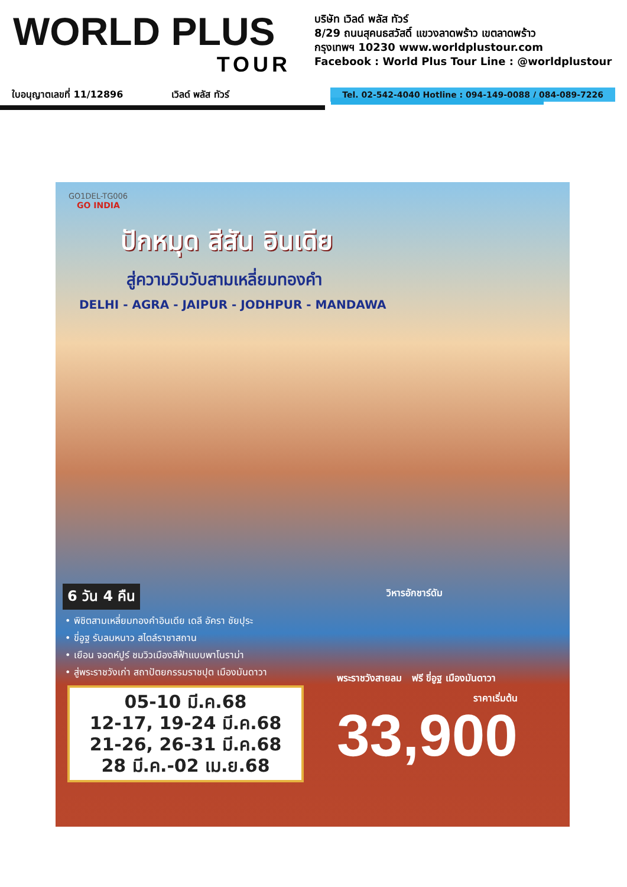WORLD PLUS
TOUR
บริษัท เวิลด์ พลัส ทัวร์
8/29 ถนนสุคนธสวัสดิ์ แขวงลาดพร้าว เขตลาดพร้าว
กรุงเทพฯ 10230 www.worldplustour.com
Facebook : World Plus Tour Line : @worldplustour
ใบอนุญาตเลขที่ 11/12896 เวิลด์ พลัส ทัวร์ Tel. 02-542-4040 Hotline : 094-149-0088 / 084-089-7226
GO1DEL-TG006
GO INDIA
ปักหมุด สีสัน อินเดีย
สู่ความวิบวับสามเหลี่ยมทองคำ
DELHI - AGRA - JAIPUR - JODHPUR - MANDAWA
6 วัน 4 คืน
วิหารอักชาร์ดัม
• พิชิตสามเหลี่ยมทองคำอินเดีย เดลี อัครา ชัยปุระ
• ขี่อูฐ รับลมหนาว สไตล์ราชาสถาน
• เยือน จอดห์ปูร์ ชมวิวเมืองสีฟ้าแบบพาโนราม่า
• สู่พระราชวังเก่า สถาปัตยกรรมราชปุต เมืองมันดาวา
05-10 มี.ค.68
12-17, 19-24 มี.ค.68
21-26, 26-31 มี.ค.68
28 มี.ค.-02 เม.ย.68
พระราชวังสายลม ฟรี ขี่อูฐ เมืองมันดาวา
ราคาเริ่มต้น
33,900